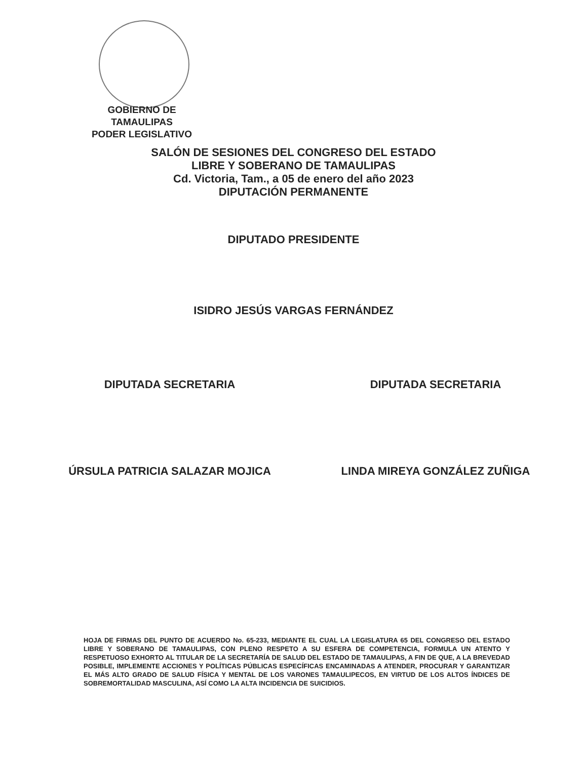GOBIERNO DE TAMAULIPAS
PODER LEGISLATIVO
SALÓN DE SESIONES DEL CONGRESO DEL ESTADO
LIBRE Y SOBERANO DE TAMAULIPAS
Cd. Victoria, Tam., a 05 de enero del año 2023
DIPUTACIÓN PERMANENTE
DIPUTADO PRESIDENTE
ISIDRO JESÚS VARGAS FERNÁNDEZ
DIPUTADA SECRETARIA DIPUTADA SECRETARIA
ÚRSULA PATRICIA SALAZAR MOJICA LINDA MIREYA GONZÁLEZ ZUÑIGA
HOJA DE FIRMAS DEL PUNTO DE ACUERDO No. 65-233, MEDIANTE EL CUAL LA LEGISLATURA 65 DEL CONGRESO DEL ESTADO LIBRE Y SOBERANO DE TAMAULIPAS, CON PLENO RESPETO A SU ESFERA DE COMPETENCIA, FORMULA UN ATENTO Y RESPETUOSO EXHORTO AL TITULAR DE LA SECRETARÍA DE SALUD DEL ESTADO DE TAMAULIPAS, A FIN DE QUE, A LA BREVEDAD POSIBLE, IMPLEMENTE ACCIONES Y POLÍTICAS PÚBLICAS ESPECÍFICAS ENCAMINADAS A ATENDER, PROCURAR Y GARANTIZAR EL MÁS ALTO GRADO DE SALUD FÍSICA Y MENTAL DE LOS VARONES TAMAULIPECOS, EN VIRTUD DE LOS ALTOS ÍNDICES DE SOBREMORTALIDAD MASCULINA, ASÍ COMO LA ALTA INCIDENCIA DE SUICIDIOS.